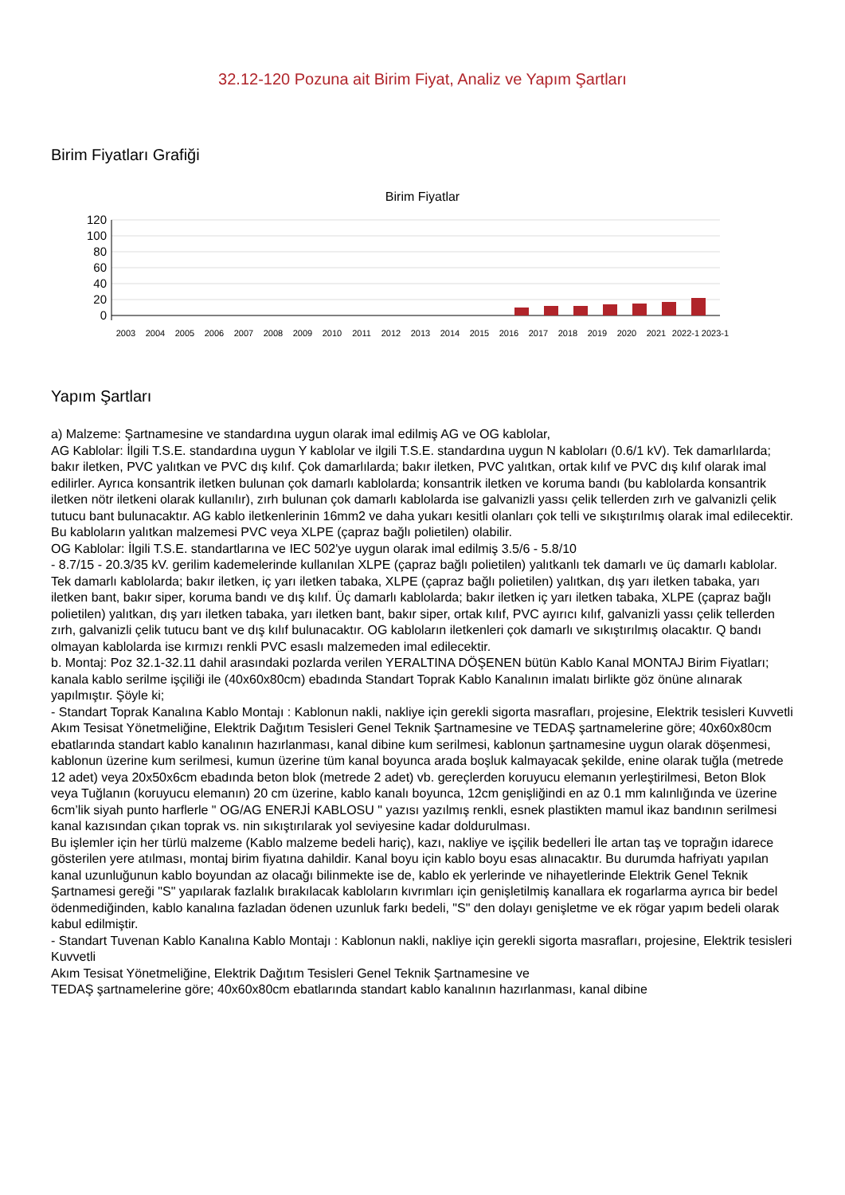32.12-120 Pozuna ait Birim Fiyat, Analiz ve Yapım Şartları
Birim Fiyatları Grafiği
Birim Fiyatlar
120
100
80
60
40
20
0
2003
2004
2005
2006
2007
2008
2009
2010
2011
2012
2013
2014
2015
2016
2017
2018
2019
2020
2021
2022-1
2023-1
Yapım Şartları
a) Malzeme: Şartnamesine ve standardına uygun olarak imal edilmiş AG ve OG kablolar,
AG Kablolar: İlgili T.S.E. standardına uygun Y kablolar ve ilgili T.S.E. standardına uygun N kabloları (0.6/1 kV). Tek damarlılarda; bakır iletken, PVC yalıtkan ve PVC dış kılıf. Çok damarlılarda; bakır iletken, PVC yalıtkan, ortak kılıf ve PVC dış kılıf olarak imal edilirler. Ayrıca konsantrik iletken bulunan çok damarlı kablolarda; konsantrik iletken ve koruma bandı (bu kablolarda konsantrik iletken nötr iletkeni olarak kullanılır), zırh bulunan çok damarlı kablolarda ise galvanizli yassı çelik tellerden zırh ve galvanizli çelik tutucu bant bulunacaktır. AG kablo iletkenlerinin 16mm2 ve daha yukarı kesitli olanları çok telli ve sıkıştırılmış olarak imal edilecektir. Bu kabloların yalıtkan malzemesi PVC veya XLPE (çapraz bağlı polietilen) olabilir.
OG Kablolar: İlgili T.S.E. standartlarına ve IEC 502'ye uygun olarak imal edilmiş 3.5/6 - 5.8/10
- 8.7/15 - 20.3/35 kV. gerilim kademelerinde kullanılan XLPE (çapraz bağlı polietilen) yalıtkanlı tek damarlı ve üç damarlı kablolar. Tek damarlı kablolarda; bakır iletken, iç yarı iletken tabaka, XLPE (çapraz bağlı polietilen) yalıtkan, dış yarı iletken tabaka, yarı iletken bant, bakır siper, koruma bandı ve dış kılıf. Üç damarlı kablolarda; bakır iletken iç yarı iletken tabaka, XLPE (çapraz bağlı polietilen) yalıtkan, dış yarı iletken tabaka, yarı iletken bant, bakır siper, ortak kılıf, PVC ayırıcı kılıf, galvanizli yassı çelik tellerden zırh, galvanizli çelik tutucu bant ve dış kılıf bulunacaktır. OG kabloların iletkenleri çok damarlı ve sıkıştırılmış olacaktır. Q bandı olmayan kablolarda ise kırmızı renkli PVC esaslı malzemeden imal edilecektir.
b. Montaj: Poz 32.1-32.11 dahil arasındaki pozlarda verilen YERALTINA DÖŞENEN bütün Kablo Kanal MONTAJ Birim Fiyatları; kanala kablo serilme işçiliği ile (40x60x80cm) ebadında Standart Toprak Kablo Kanalının imalatı birlikte göz önüne alınarak yapılmıştır. Şöyle ki;
- Standart Toprak Kanalına Kablo Montajı : Kablonun nakli, nakliye için gerekli sigorta masrafları, projesine, Elektrik tesisleri Kuvvetli Akım Tesisat Yönetmeliğine, Elektrik Dağıtım Tesisleri Genel Teknik Şartnamesine ve TEDAŞ şartnamelerine göre; 40x60x80cm ebatlarında standart kablo kanalının hazırlanması, kanal dibine kum serilmesi, kablonun şartnamesine uygun olarak döşenmesi, kablonun üzerine kum serilmesi, kumun üzerine tüm kanal boyunca arada boşluk kalmayacak şekilde, enine olarak tuğla (metrede 12 adet) veya 20x50x6cm ebadında beton blok (metrede 2 adet) vb. gereçlerden koruyucu elemanın yerleştirilmesi, Beton Blok veya Tuğlanın (koruyucu elemanın) 20 cm üzerine, kablo kanalı boyunca, 12cm genişliğindi en az 0.1 mm kalınlığında ve üzerine 6cm’lik siyah punto harflerle " OG/AG ENERJİ KABLOSU " yazısı yazılmış renkli, esnek plastikten mamul ikaz bandının serilmesi kanal kazısından çıkan toprak vs. nin sıkıştırılarak yol seviyesine kadar doldurulması.
Bu işlemler için her türlü malzeme (Kablo malzeme bedeli hariç), kazı, nakliye ve işçilik bedelleri İle artan taş ve toprağın idarece gösterilen yere atılması, montaj birim fiyatına dahildir. Kanal boyu için kablo boyu esas alınacaktır. Bu durumda hafriyatı yapılan kanal uzunluğunun kablo boyundan az olacağı bilinmekte ise de, kablo ek yerlerinde ve nihayetlerinde Elektrik Genel Teknik Şartnamesi gereği "S" yapılarak fazlalık bırakılacak kabloların kıvrımları için genişletilmiş kanallara ek rogarlarma ayrıca bir bedel ödenmediğinden, kablo kanalına fazladan ödenen uzunluk farkı bedeli, "S" den dolayı genişletme ve ek rögar yapım bedeli olarak kabul edilmiştir.
- Standart Tuvenan Kablo Kanalına Kablo Montajı : Kablonun nakli, nakliye için gerekli sigorta masrafları, projesine, Elektrik tesisleri Kuvvetli
Akım Tesisat Yönetmeliğine, Elektrik Dağıtım Tesisleri Genel Teknik Şartnamesine ve
TEDAŞ şartnamelerine göre; 40x60x80cm ebatlarında standart kablo kanalının hazırlanması, kanal dibine